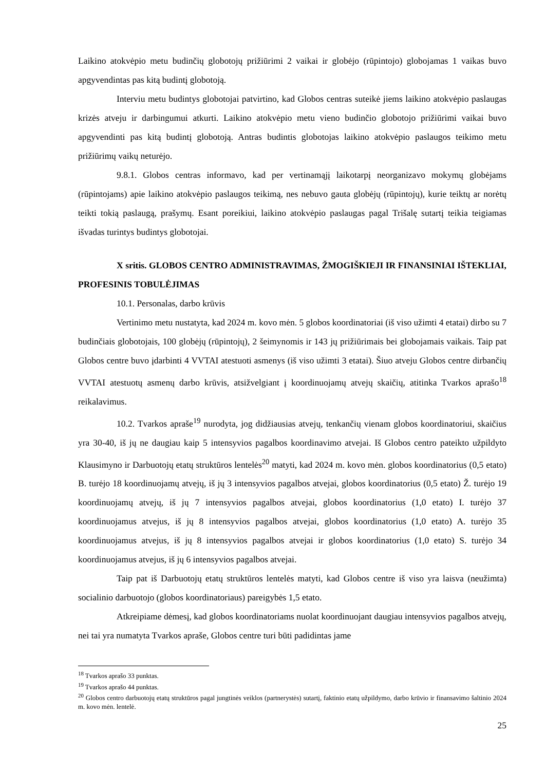Laikino atokvėpio metu budinčių globotojų prižiūrimi 2 vaikai ir globėjo (rūpintojo) globojamas 1 vaikas buvo apgyvendintas pas kitą budintį globotoją.
Interviu metu budintys globotojai patvirtino, kad Globos centras suteikė jiems laikino atokvėpio paslaugas krizės atveju ir darbingumui atkurti. Laikino atokvėpio metu vieno budinčio globotojo prižiūrimi vaikai buvo apgyvendinti pas kitą budintį globotoją. Antras budintis globotojas laikino atokvėpio paslaugos teikimo metu prižiūrimų vaikų neturėjo.
9.8.1. Globos centras informavo, kad per vertinamąjį laikotarpį neorganizavo mokymų globėjams (rūpintojams) apie laikino atokvėpio paslaugos teikimą, nes nebuvo gauta globėjų (rūpintojų), kurie teiktų ar norėtų teikti tokią paslaugą, prašymų. Esant poreikiui, laikino atokvėpio paslaugas pagal Trišalę sutartį teikia teigiamas išvadas turintys budintys globotojai.
X sritis. GLOBOS CENTRO ADMINISTRAVIMAS, ŽMOGIŠKIEJI IR FINANSINIAI IŠTEKLIAI, PROFESINIS TOBULĖJIMAS
10.1. Personalas, darbo krūvis
Vertinimo metu nustatyta, kad 2024 m. kovo mėn. 5 globos koordinatoriai (iš viso užimti 4 etatai) dirbo su 7 budinčiais globotojais, 100 globėjų (rūpintojų), 2 šeimynomis ir 143 jų prižiūrimais bei globojamais vaikais. Taip pat Globos centre buvo įdarbinti 4 VVTAI atestuoti asmenys (iš viso užimti 3 etatai). Šiuo atveju Globos centre dirbančių VVTAI atestuotų asmenų darbo krūvis, atsižvelgiant į koordinuojamų atvejų skaičių, atitinka Tvarkos aprašo<sup>18</sup> reikalavimus.
10.2. Tvarkos apraše<sup>19</sup> nurodyta, jog didžiausias atvejų, tenkančių vienam globos koordinatoriui, skaičius yra 30-40, iš jų ne daugiau kaip 5 intensyvios pagalbos koordinavimo atvejai. Iš Globos centro pateikto užpildyto Klausimyno ir Darbuotojų etatų struktūros lentelės<sup>20</sup> matyti, kad 2024 m. kovo mėn. globos koordinatorius (0,5 etato) B. turėjo 18 koordinuojamų atvejų, iš jų 3 intensyvios pagalbos atvejai, globos koordinatorius (0,5 etato) Ž. turėjo 19 koordinuojamų atvejų, iš jų 7 intensyvios pagalbos atvejai, globos koordinatorius (1,0 etato) I. turėjo 37 koordinuojamus atvejus, iš jų 8 intensyvios pagalbos atvejai, globos koordinatorius (1,0 etato) A. turėjo 35 koordinuojamus atvejus, iš jų 8 intensyvios pagalbos atvejai ir globos koordinatorius (1,0 etato) S. turėjo 34 koordinuojamus atvejus, iš jų 6 intensyvios pagalbos atvejai.
Taip pat iš Darbuotojų etatų struktūros lentelės matyti, kad Globos centre iš viso yra laisva (neužimta) socialinio darbuotojo (globos koordinatoriaus) pareigybės 1,5 etato.
Atkreipiame dėmesį, kad globos koordinatoriams nuolat koordinuojant daugiau intensyvios pagalbos atvejų, nei tai yra numatyta Tvarkos apraše, Globos centre turi būti padidintas jame
<sup>18</sup> Tvarkos aprašo 33 punktas.
<sup>19</sup> Tvarkos aprašo 44 punktas.
<sup>20</sup> Globos centro darbuotojų etatų struktūros pagal jungtinės veiklos (partnerystės) sutartį, faktinio etatų užpildymo, darbo krūvio ir finansavimo šaltinio 2024 m. kovo mėn. lentelė.
25